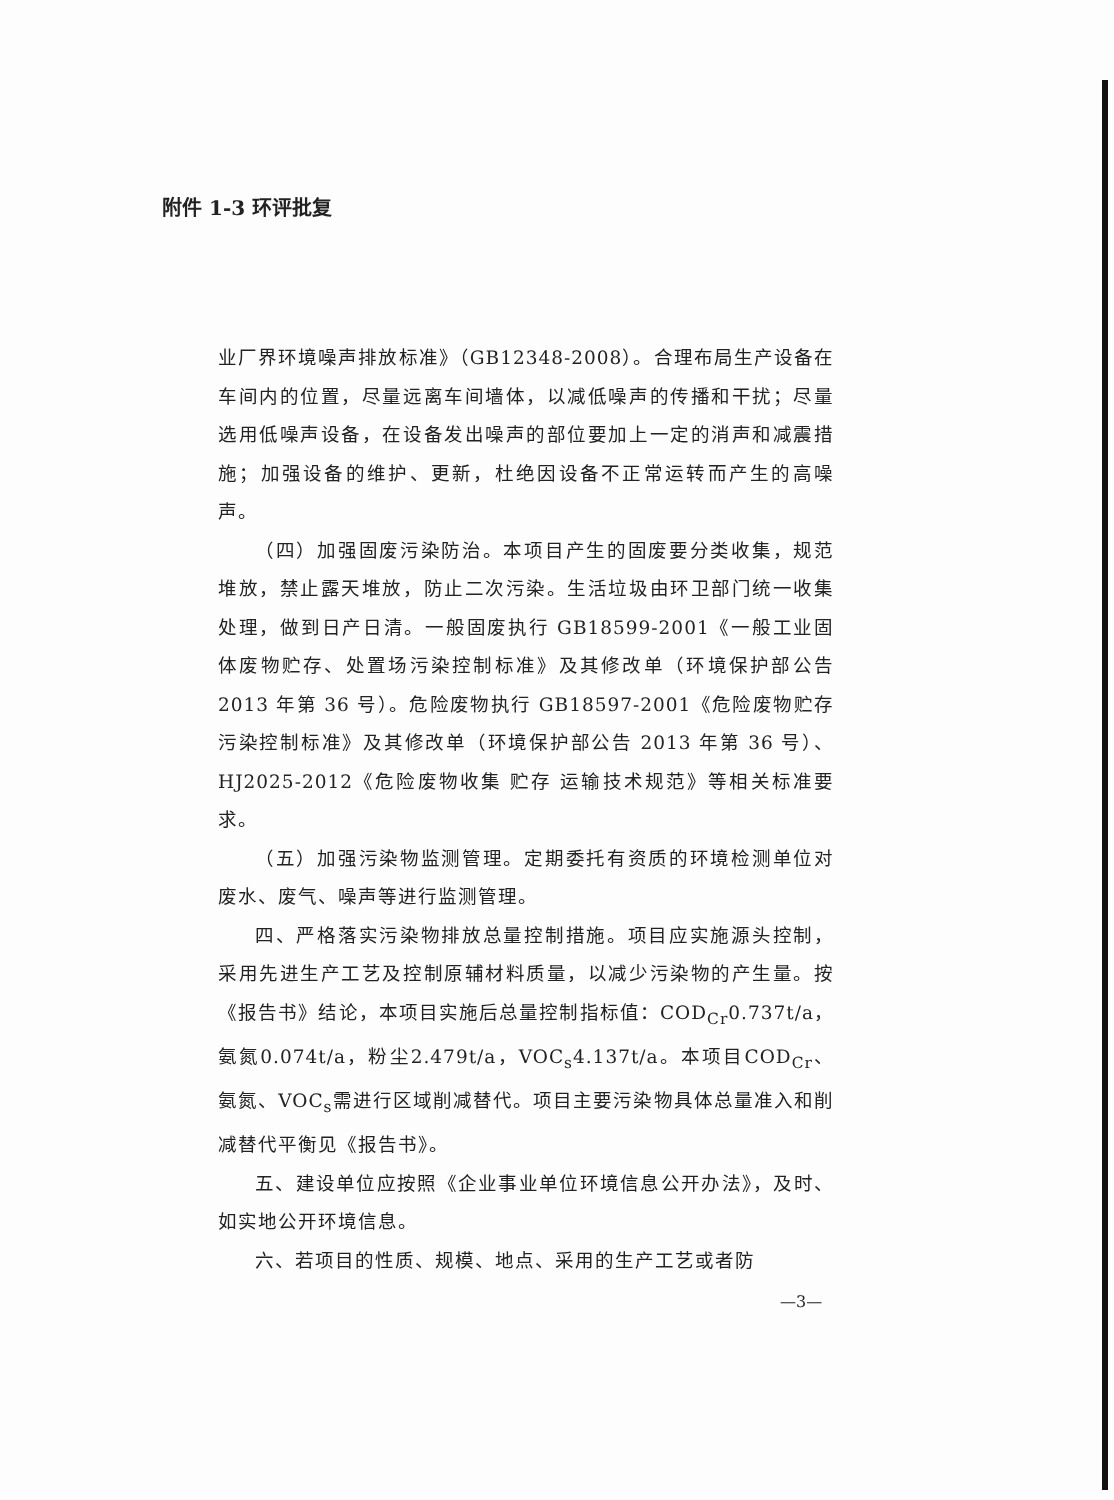附件 1-3 环评批复
业厂界环境噪声排放标准》（GB12348-2008）。合理布局生产设备在车间内的位置，尽量远离车间墙体，以减低噪声的传播和干扰；尽量选用低噪声设备，在设备发出噪声的部位要加上一定的消声和减震措施；加强设备的维护、更新，杜绝因设备不正常运转而产生的高噪声。
（四）加强固废污染防治。本项目产生的固废要分类收集，规范堆放，禁止露天堆放，防止二次污染。生活垃圾由环卫部门统一收集处理，做到日产日清。一般固废执行 GB18599-2001《一般工业固体废物贮存、处置场污染控制标准》及其修改单（环境保护部公告 2013 年第 36 号）。危险废物执行 GB18597-2001《危险废物贮存污染控制标准》及其修改单（环境保护部公告 2013 年第 36 号）、HJ2025-2012《危险废物收集 贮存 运输技术规范》等相关标准要求。
（五）加强污染物监测管理。定期委托有资质的环境检测单位对废水、废气、噪声等进行监测管理。
四、严格落实污染物排放总量控制措施。项目应实施源头控制，采用先进生产工艺及控制原辅材料质量，以减少污染物的产生量。按《报告书》结论，本项目实施后总量控制指标值：COD<sub>Cr</sub>0.737t/a，氨氮0.074t/a，粉尘2.479t/a，VOC<sub>s</sub>4.137t/a。本项目COD<sub>Cr</sub>、氨氮、VOC<sub>s</sub>需进行区域削减替代。项目主要污染物具体总量准入和削减替代平衡见《报告书》。
五、建设单位应按照《企业事业单位环境信息公开办法》，及时、如实地公开环境信息。
六、若项目的性质、规模、地点、采用的生产工艺或者防
—3—